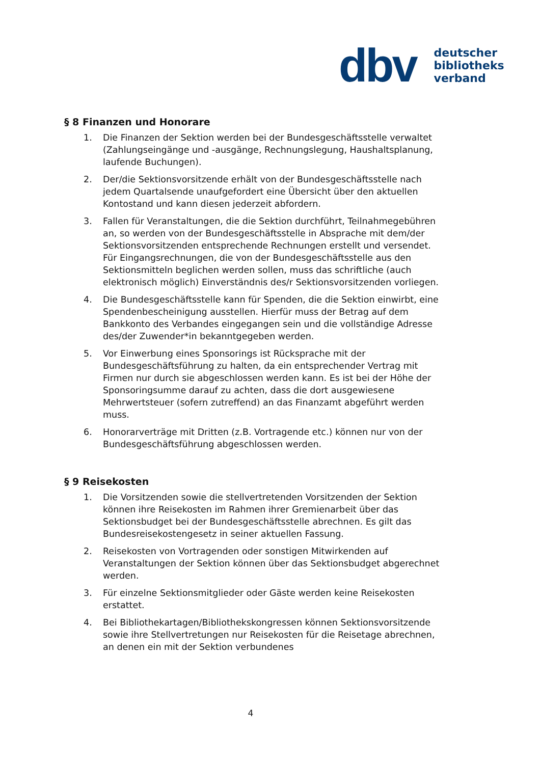dbv
deutscher
bibliotheks
verband
§ 8 Finanzen und Honorare
1. Die Finanzen der Sektion werden bei der Bundesgeschäftsstelle verwaltet (Zahlungseingänge und -ausgänge, Rechnungslegung, Haushaltsplanung, laufende Buchungen).
2. Der/die Sektionsvorsitzende erhält von der Bundesgeschäftsstelle nach jedem Quartalsende unaufgefordert eine Übersicht über den aktuellen Kontostand und kann diesen jederzeit abfordern.
3. Fallen für Veranstaltungen, die die Sektion durchführt, Teilnahmegebühren an, so werden von der Bundesgeschäftsstelle in Absprache mit dem/der Sektionsvorsitzenden entsprechende Rechnungen erstellt und versendet. Für Eingangsrechnungen, die von der Bundesgeschäftsstelle aus den Sektionsmitteln beglichen werden sollen, muss das schriftliche (auch elektronisch möglich) Einverständnis des/r Sektionsvorsitzenden vorliegen.
4. Die Bundesgeschäftsstelle kann für Spenden, die die Sektion einwirbt, eine Spendenbescheinigung ausstellen. Hierfür muss der Betrag auf dem Bankkonto des Verbandes eingegangen sein und die vollständige Adresse des/der Zuwender*in bekanntgegeben werden.
5. Vor Einwerbung eines Sponsorings ist Rücksprache mit der Bundesgeschäftsführung zu halten, da ein entsprechender Vertrag mit Firmen nur durch sie abgeschlossen werden kann. Es ist bei der Höhe der Sponsoringsumme darauf zu achten, dass die dort ausgewiesene Mehrwertsteuer (sofern zutreffend) an das Finanzamt abgeführt werden muss.
6. Honorarverträge mit Dritten (z.B. Vortragende etc.) können nur von der Bundesgeschäftsführung abgeschlossen werden.
§ 9 Reisekosten
1. Die Vorsitzenden sowie die stellvertretenden Vorsitzenden der Sektion können ihre Reisekosten im Rahmen ihrer Gremienarbeit über das Sektionsbudget bei der Bundesgeschäftsstelle abrechnen. Es gilt das Bundesreisekostengesetz in seiner aktuellen Fassung.
2. Reisekosten von Vortragenden oder sonstigen Mitwirkenden auf Veranstaltungen der Sektion können über das Sektionsbudget abgerechnet werden.
3. Für einzelne Sektionsmitglieder oder Gäste werden keine Reisekosten erstattet.
4. Bei Bibliothekartagen/Bibliothekskongressen können Sektionsvorsitzende sowie ihre Stellvertretungen nur Reisekosten für die Reisetage abrechnen, an denen ein mit der Sektion verbundenes
4